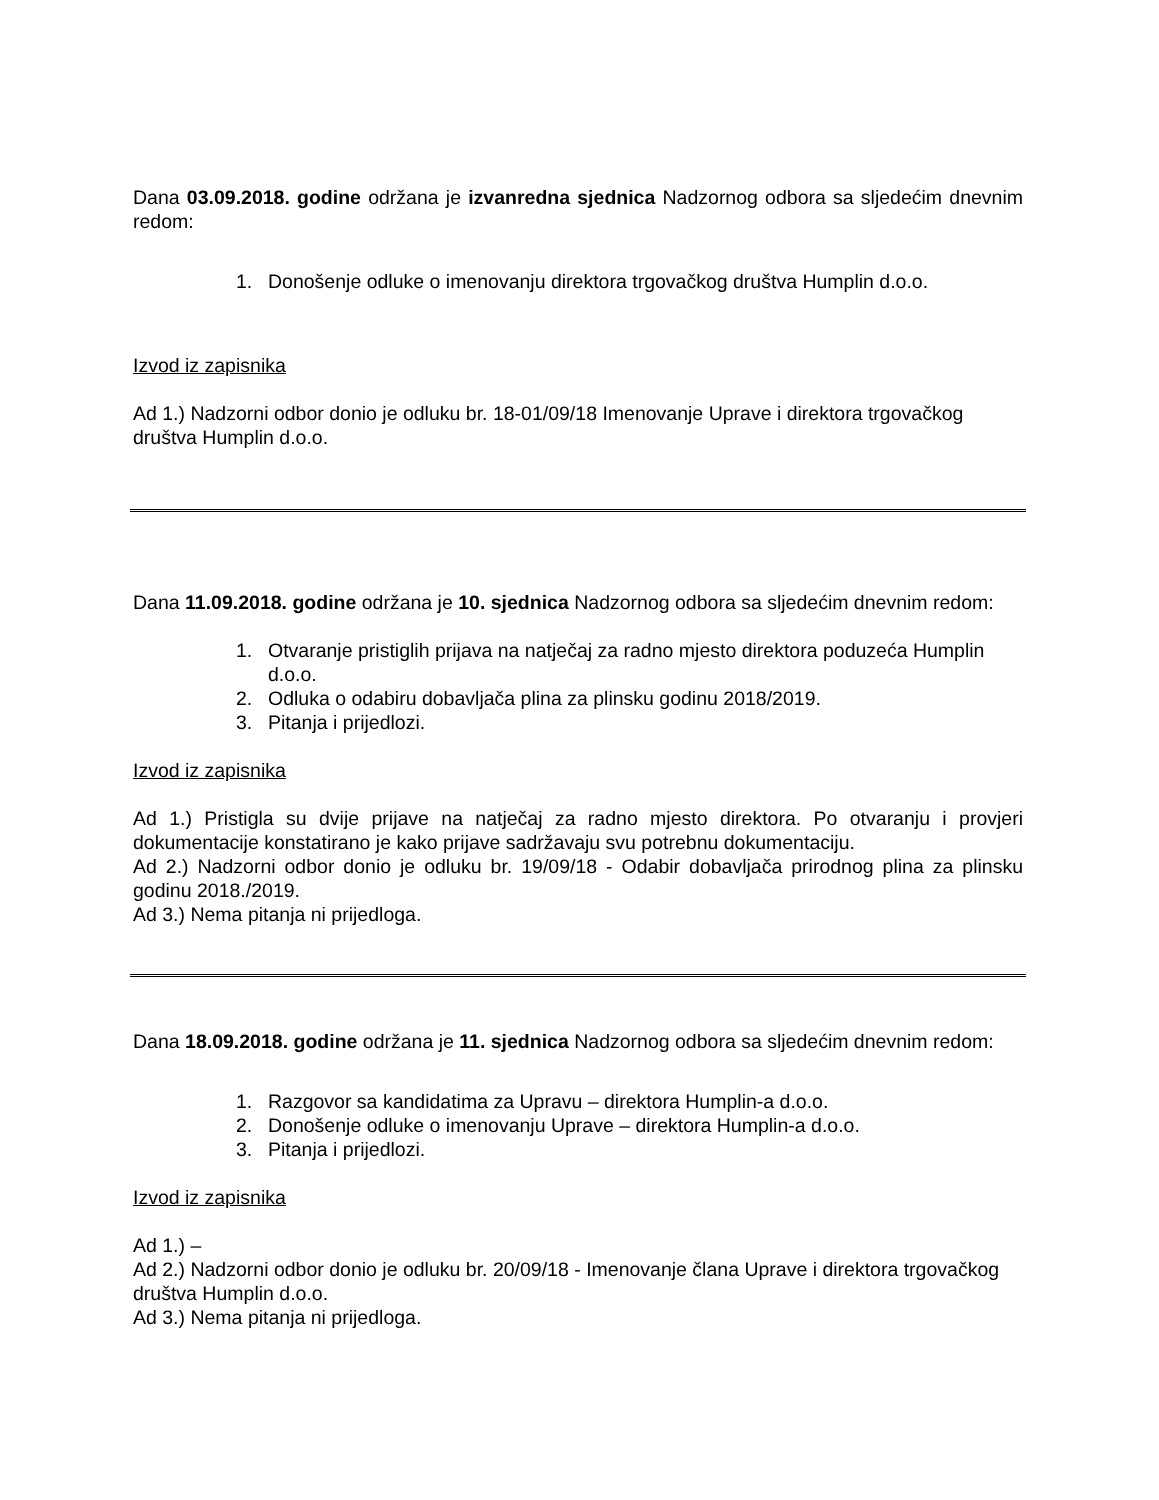Dana 03.09.2018. godine održana je izvanredna sjednica Nadzornog odbora sa sljedećim dnevnim redom:
1. Donošenje odluke o imenovanju direktora trgovačkog društva Humplin d.o.o.
Izvod iz zapisnika
Ad 1.) Nadzorni odbor donio je odluku br. 18-01/09/18 Imenovanje Uprave i direktora trgovačkog društva Humplin d.o.o.
Dana 11.09.2018. godine održana je 10. sjednica Nadzornog odbora sa sljedećim dnevnim redom:
1. Otvaranje pristiglih prijava na natječaj za radno mjesto direktora poduzeća Humplin d.o.o.
2. Odluka o odabiru dobavljača plina za plinsku godinu 2018/2019.
3. Pitanja i prijedlozi.
Izvod iz zapisnika
Ad 1.) Pristigla su dvije prijave na natječaj za radno mjesto direktora. Po otvaranju i provjeri dokumentacije konstatirano je kako prijave sadržavaju svu potrebnu dokumentaciju.
Ad 2.) Nadzorni odbor donio je odluku br. 19/09/18 - Odabir dobavljača prirodnog plina za plinsku godinu 2018./2019.
Ad 3.) Nema pitanja ni prijedloga.
Dana 18.09.2018. godine održana je 11. sjednica Nadzornog odbora sa sljedećim dnevnim redom:
1. Razgovor sa kandidatima za Upravu – direktora Humplin-a d.o.o.
2. Donošenje odluke o imenovanju Uprave – direktora Humplin-a d.o.o.
3. Pitanja i prijedlozi.
Izvod iz zapisnika
Ad 1.) –
Ad 2.) Nadzorni odbor donio je odluku br. 20/09/18 - Imenovanje člana Uprave i direktora trgovačkog društva Humplin d.o.o.
Ad 3.) Nema pitanja ni prijedloga.